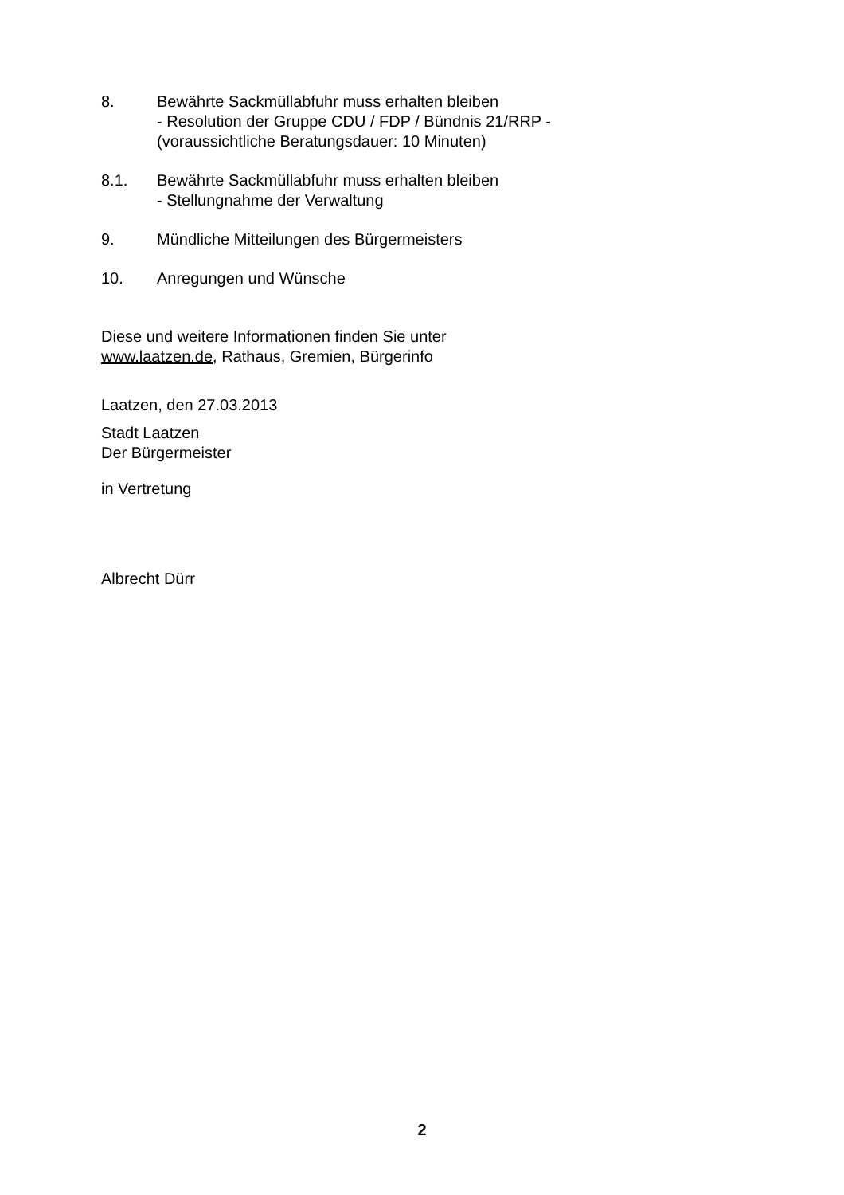8. Bewährte Sackmüllabfuhr muss erhalten bleiben
- Resolution der Gruppe CDU / FDP / Bündnis 21/RRP -
(voraussichtliche Beratungsdauer: 10 Minuten)
8.1. Bewährte Sackmüllabfuhr muss erhalten bleiben
- Stellungnahme der Verwaltung
9. Mündliche Mitteilungen des Bürgermeisters
10. Anregungen und Wünsche
Diese und weitere Informationen finden Sie unter
www.laatzen.de, Rathaus, Gremien, Bürgerinfo
Laatzen, den 27.03.2013
Stadt Laatzen
Der Bürgermeister
in Vertretung
Albrecht Dürr
2